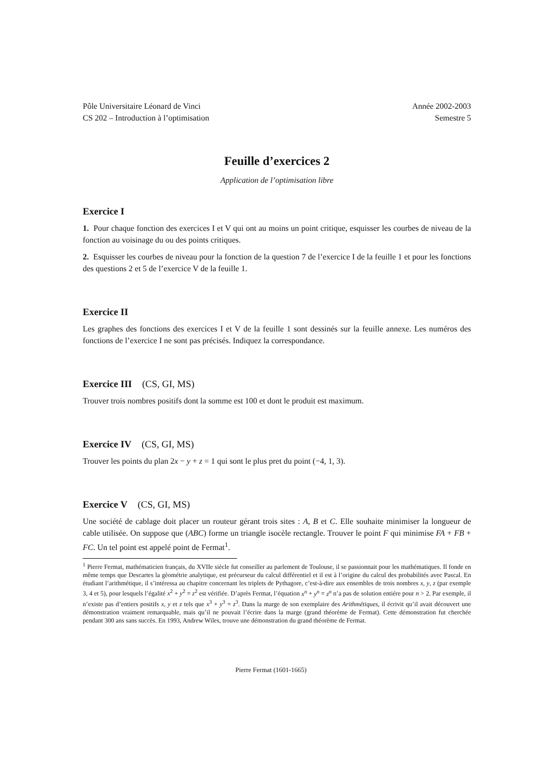Pôle Universitaire Léonard de Vinci
CS 202 – Introduction à l’optimisation
Année 2002-2003
Semestre 5
Feuille d’exercices 2
Application de l’optimisation libre
Exercice I
1. Pour chaque fonction des exercices I et V qui ont au moins un point critique, esquisser les courbes de niveau de la fonction au voisinage du ou des points critiques.
2. Esquisser les courbes de niveau pour la fonction de la question 7 de l’exercice I de la feuille 1 et pour les fonctions des questions 2 et 5 de l’exercice V de la feuille 1.
Exercice II
Les graphes des fonctions des exercices I et V de la feuille 1 sont dessinés sur la feuille annexe. Les numéros des fonctions de l’exercice I ne sont pas précisés. Indiquez la correspondance.
Exercice III (CS, GI, MS)
Trouver trois nombres positifs dont la somme est 100 et dont le produit est maximum.
Exercice IV (CS, GI, MS)
Trouver les points du plan 2x − y + z = 1 qui sont le plus pret du point (−4, 1, 3).
Exercice V (CS, GI, MS)
Une société de cablage doit placer un routeur gérant trois sites : A, B et C. Elle souhaite minimiser la longueur de cable utilisée. On suppose que (ABC) forme un triangle isocèle rectangle. Trouver le point F qui minimise FA + FB + FC. Un tel point est appelé point de Fermat<sup>1</sup>.
<sup>1</sup> Pierre Fermat, mathématicien français, du XVIIe siècle fut conseiller au parlement de Toulouse, il se passionnait pour les mathématiques. Il fonde en même temps que Descartes la gèométrie analytique, est précurseur du calcul différentiel et il est à l’origine du calcul des probabilités avec Pascal. En étudiant l’arithmétique, il s’intéressa au chapitre concernant les triplets de Pythagore, c’est-à-dire aux ensembles de trois nombres x, y, z (par exemple 3, 4 et 5), pour lesquels l’égalité x<sup>2</sup> + y<sup>2</sup> = z<sup>2</sup> est vérifiée. D’après Fermat, l’équation x<sup>n</sup> + y<sup>n</sup> = z<sup>n</sup> n’a pas de solution entiére pour n > 2. Par exemple, il n’existe pas d’entiers positifs x, y et z tels que x<sup>3</sup> + y<sup>3</sup> = z<sup>3</sup>. Dans la marge de son exemplaire des Arithmétiques, il écrivit qu’il avait découvert une démonstration vraiment remarquable, mais qu’il ne pouvait l’écrire dans la marge (grand théorème de Fermat). Cette démonstration fut cherchée pendant 300 ans sans succès. En 1993, Andrew Wiles, trouve une démonstration du grand théorème de Fermat.
Pierre Fermat (1601-1665)